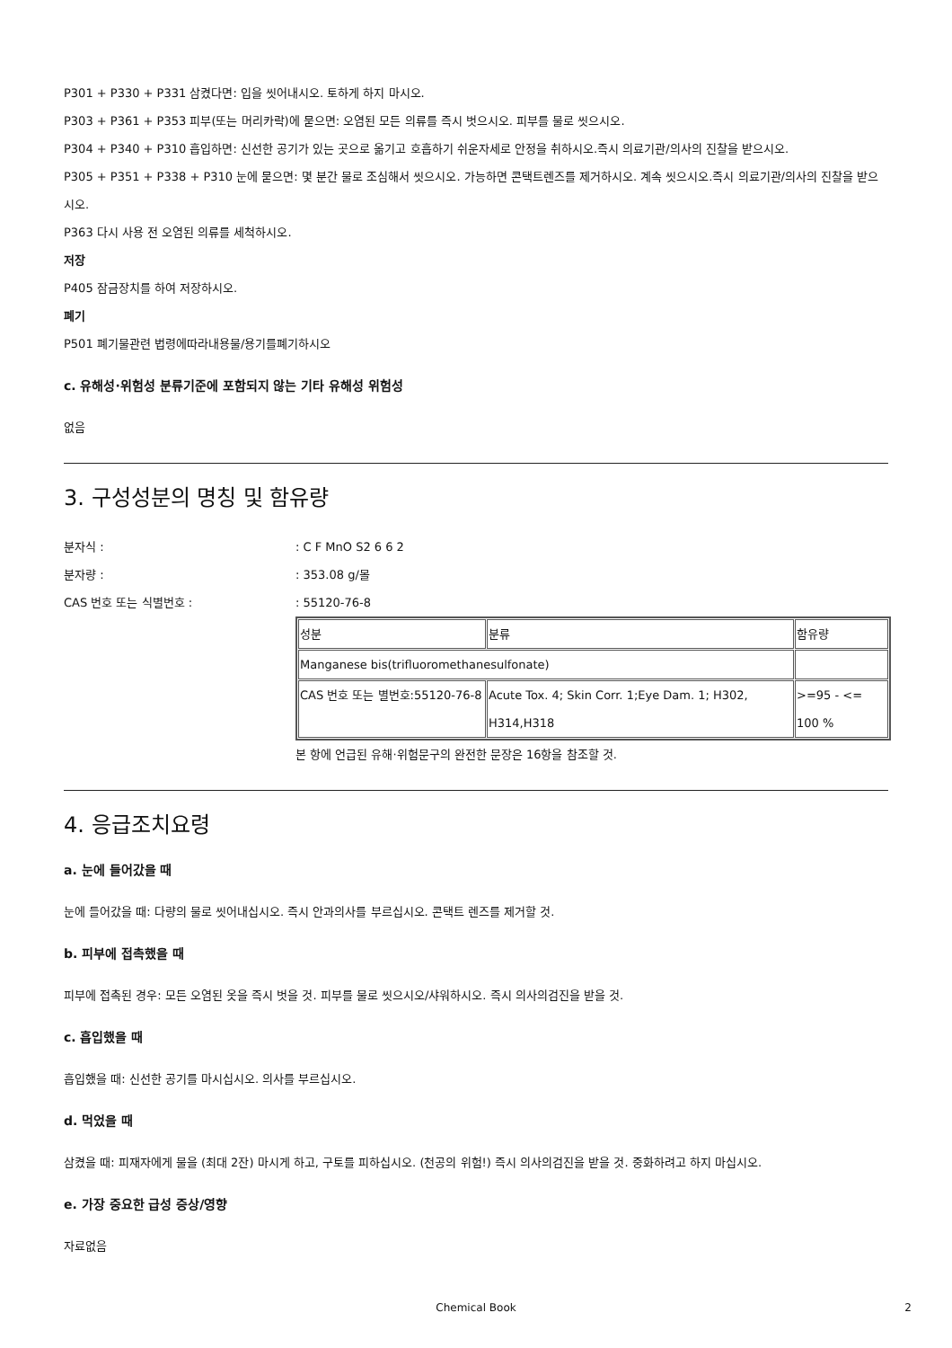P301 + P330 + P331 삼켰다면: 입을 씻어내시오. 토하게 하지 마시오.
P303 + P361 + P353 피부(또는 머리카락)에 묻으면: 오염된 모든 의류를 즉시 벗으시오. 피부를 물로 씻으시오.
P304 + P340 + P310 흡입하면: 신선한 공기가 있는 곳으로 옮기고 호흡하기 쉬운자세로 안정을 취하시오.즉시 의료기관/의사의 진찰을 받으시오.
P305 + P351 + P338 + P310 눈에 묻으면: 몇 분간 물로 조심해서 씻으시오. 가능하면 콘택트렌즈를 제거하시오. 계속 씻으시오.즉시 의료기관/의사의 진찰을 받으시오.
P363 다시 사용 전 오염된 의류를 세척하시오.
저장
P405 잠금장치를 하여 저장하시오.
폐기
P501 폐기물관련 법령에따라내용물/용기를폐기하시오
c. 유해성·위험성 분류기준에 포함되지 않는 기타 유해성 위험성
없음
3. 구성성분의 명칭 및 함유량
분자식 : : C F MnO S2 6 6 2
분자량 : : 353.08 g/몰
CAS 번호 또는 식별번호 : : 55120-76-8
| 성분 | 분류 | 함유량 |
| Manganese bis(trifluoromethanesulfonate) | | |
| CAS 번호 또는 별번호:55120-76-8 | Acute Tox. 4; Skin Corr. 1;Eye Dam. 1; H302, H314,H318 | >=95 - <= 100 % |
본 항에 언급된 유해·위험문구의 완전한 문장은 16항을 참조할 것.
4. 응급조치요령
a. 눈에 들어갔을 때
눈에 들어갔을 때: 다량의 물로 씻어내십시오. 즉시 안과의사를 부르십시오. 콘택트 렌즈를 제거할 것.
b. 피부에 접촉했을 때
피부에 접촉된 경우: 모든 오염된 옷을 즉시 벗을 것. 피부를 물로 씻으시오/샤워하시오. 즉시 의사의검진을 받을 것.
c. 흡입했을 때
흡입했을 때: 신선한 공기를 마시십시오. 의사를 부르십시오.
d. 먹었을 때
삼켰을 때: 피재자에게 물을 (최대 2잔) 마시게 하고, 구토를 피하십시오. (천공의 위험!) 즉시 의사의검진을 받을 것. 중화하려고 하지 마십시오.
e. 가장 중요한 급성 증상/영향
자료없음
Chemical Book 2